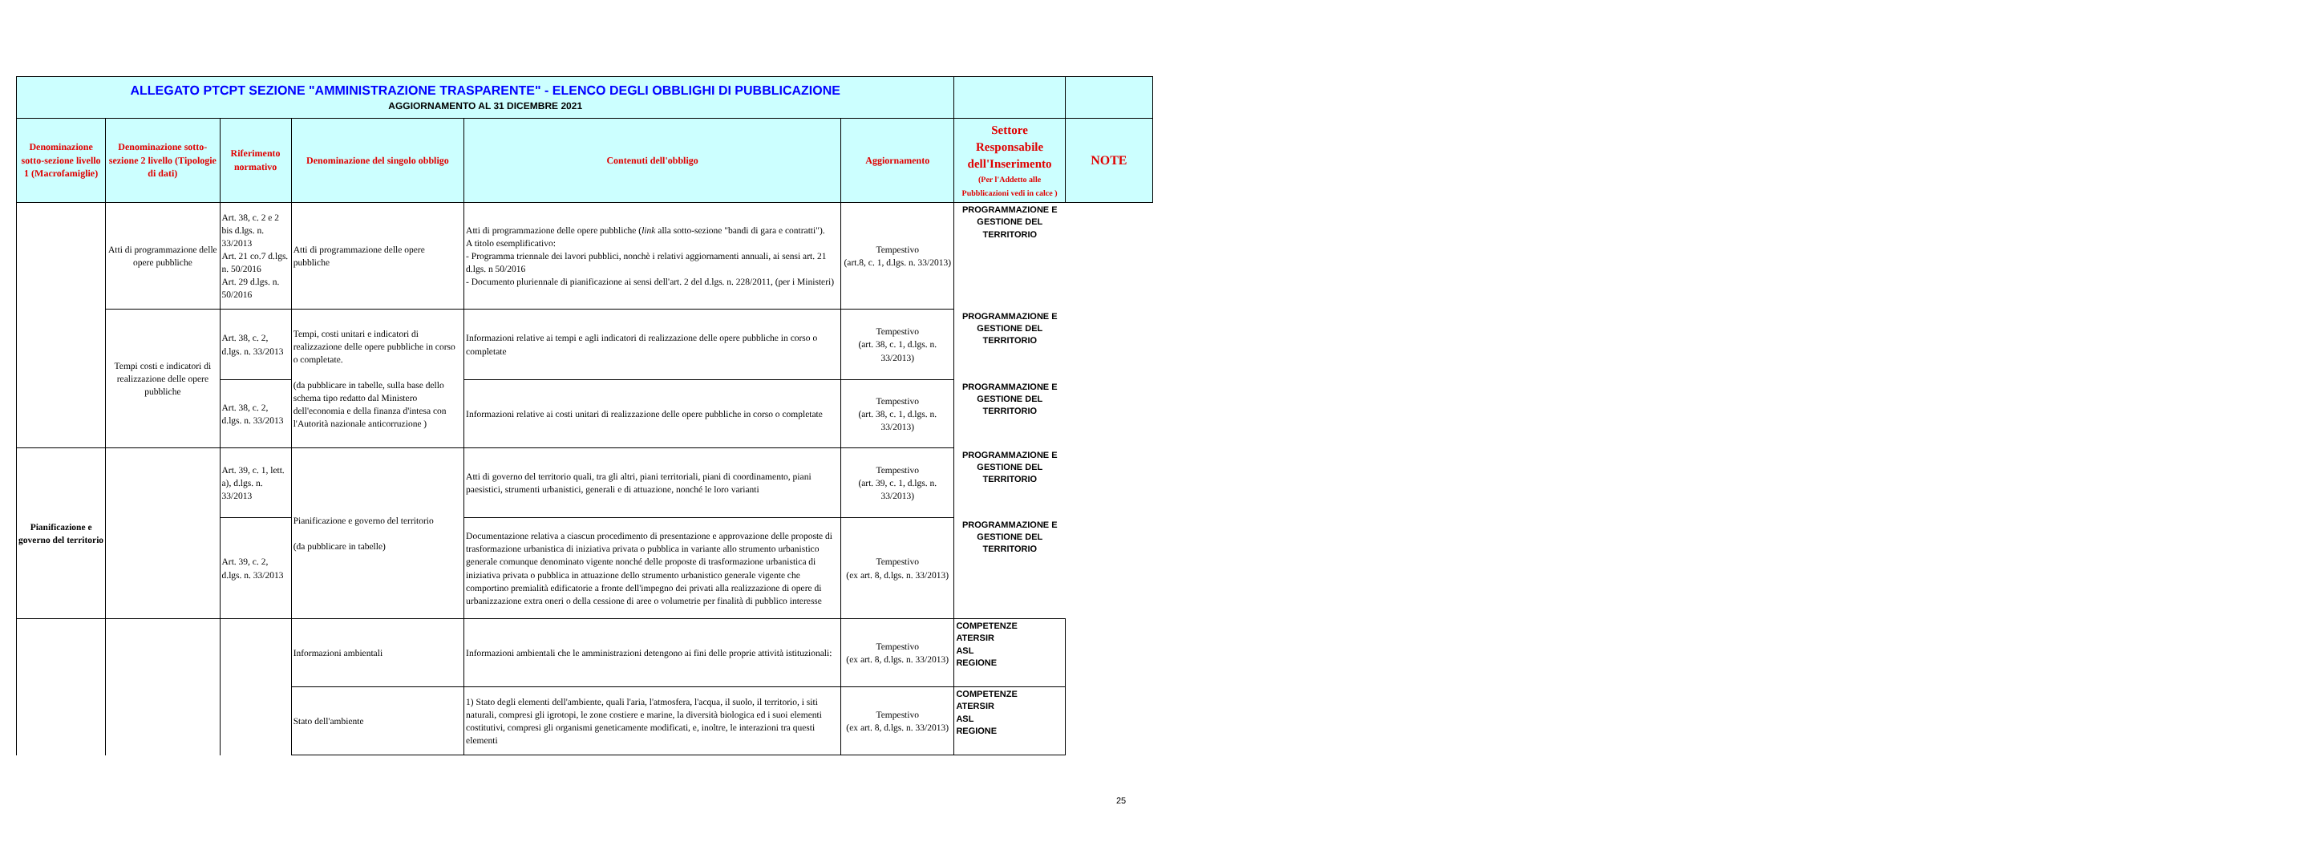| ALLEGATO PTCPT SEZIONE "AMMINISTRAZIONE TRASPARENTE" - ELENCO DEGLI OBBLIGHI DI PUBBLICAZIONE AGGIORNAMENTO AL 31 DICEMBRE 2021 | | | | | | | |
| Denominazione sotto-sezione livello 1 (Macrofamiglie) | Denominazione sotto-sezione 2 livello (Tipologie di dati) | Riferimento normativo | Denominazione del singolo obbligo | Contenuti dell'obbligo | Aggiornamento | Settore Responsabile dell'Inserimento (Per l'Addetto alle Pubblicazioni vedi in calce ) | NOTE |
| | Atti di programmazione delle opere pubbliche | Art. 38, c. 2 e 2 bis d.lgs. n. 33/2013 Art. 21 co.7 d.lgs. n. 50/2016 Art. 29 d.lgs. n. 50/2016 | Atti di programmazione delle opere pubbliche | Atti di programmazione delle opere pubbliche ( link alla sotto-sezione "bandi di gara e contratti"). A titolo esemplificativo: - Programma triennale dei lavori pubblici, nonchè i relativi aggiornamenti annuali, ai sensi art. 21 d.lgs. n 50/2016 - Documento pluriennale di pianificazione ai sensi dell'art. 2 del d.lgs. n. 228/2011, (per i Ministeri) | Tempestivo (art.8, c. 1, d.lgs. n. 33/2013) | PROGRAMMAZIONE E GESTIONE DEL TERRITORIO | |
| | Tempi costi e indicatori di realizzazione delle opere pubbliche | Art. 38, c. 2, d.lgs. n. 33/2013 | Tempi, costi unitari e indicatori di realizzazione delle opere pubbliche in corso o completate. (da pubblicare in tabelle, sulla base dello schema tipo redatto dal Ministero dell'economia e della finanza d'intesa con l'Autorità nazionale anticorruzione ) | Informazioni relative ai tempi e agli indicatori di realizzazione delle opere pubbliche in corso o completate | Tempestivo (art. 38, c. 1, d.lgs. n. 33/2013) | PROGRAMMAZIONE E GESTIONE DEL TERRITORIO | |
| | | Art. 38, c. 2, d.lgs. n. 33/2013 | | Informazioni relative ai costi unitari di realizzazione delle opere pubbliche in corso o completate | Tempestivo (art. 38, c. 1, d.lgs. n. 33/2013) | PROGRAMMAZIONE E GESTIONE DEL TERRITORIO | |
| Pianificazione e governo del territorio | | Art. 39, c. 1, lett. a), d.lgs. n. 33/2013 | Pianificazione e governo del territorio (da pubblicare in tabelle) | Atti di governo del territorio quali, tra gli altri, piani territoriali, piani di coordinamento, piani paesistici, strumenti urbanistici, generali e di attuazione, nonché le loro varianti | Tempestivo (art. 39, c. 1, d.lgs. n. 33/2013) | PROGRAMMAZIONE E GESTIONE DEL TERRITORIO | |
| | | Art. 39, c. 2, d.lgs. n. 33/2013 | | Documentazione relativa a ciascun procedimento di presentazione e approvazione delle proposte di trasformazione urbanistica di iniziativa privata o pubblica in variante allo strumento urbanistico generale comunque denominato vigente nonché delle proposte di trasformazione urbanistica di iniziativa privata o pubblica in attuazione dello strumento urbanistico generale vigente che comportino premialità edificatorie a fronte dell'impegno dei privati alla realizzazione di opere di urbanizzazione extra oneri o della cessione di aree o volumetrie per finalità di pubblico interesse | Tempestivo (ex art. 8, d.lgs. n. 33/2013) | PROGRAMMAZIONE E GESTIONE DEL TERRITORIO | |
| | | | Informazioni ambientali | Informazioni ambientali che le amministrazioni detengono ai fini delle proprie attività istituzionali: | Tempestivo (ex art. 8, d.lgs. n. 33/2013) | COMPETENZE ATERSIR ASL REGIONE | |
| | | | Stato dell'ambiente | 1) Stato degli elementi dell'ambiente, quali l'aria, l'atmosfera, l'acqua, il suolo, il territorio, i siti naturali, compresi gli igrotopi, le zone costiere e marine, la diversità biologica ed i suoi elementi costitutivi, compresi gli organismi geneticamente modificati, e, inoltre, le interazioni tra questi elementi | Tempestivo (ex art. 8, d.lgs. n. 33/2013) | COMPETENZE ATERSIR ASL REGIONE | |
25